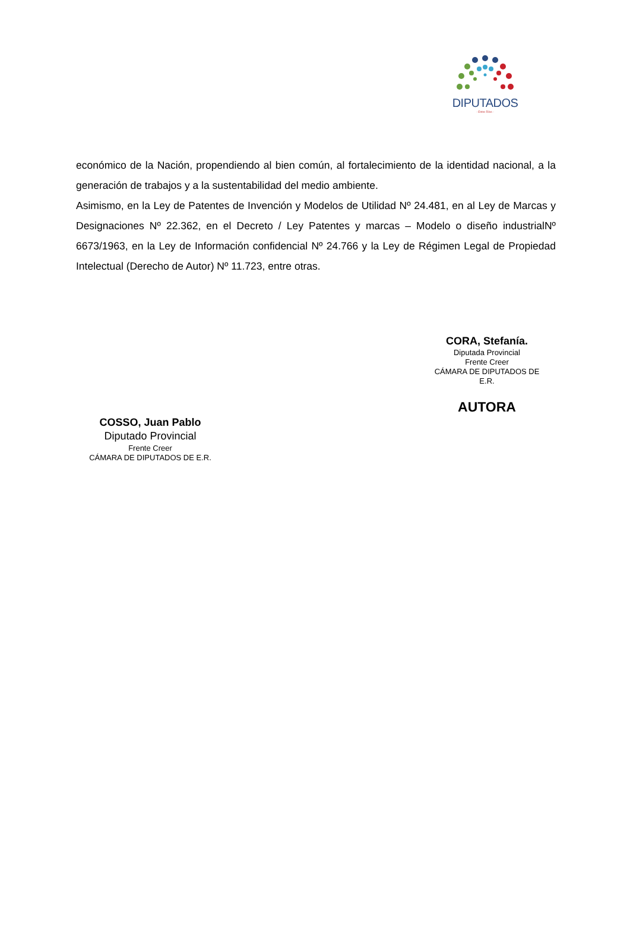DIPUTADOS
- Entre Ríos -
económico de la Nación, propendiendo al bien común, al fortalecimiento de la identidad nacional, a la generación de trabajos y a la sustentabilidad del medio ambiente.
Asimismo, en la Ley de Patentes de Invención y Modelos de Utilidad Nº 24.481, en al Ley de Marcas y Designaciones Nº 22.362, en el Decreto / Ley Patentes y marcas – Modelo o diseño industrialNº 6673/1963, en la Ley de Información confidencial Nº 24.766 y la Ley de Régimen Legal de Propiedad Intelectual (Derecho de Autor) Nº 11.723, entre otras.
CORA, Stefanía.
Diputada Provincial
Frente Creer
CÁMARA DE DIPUTADOS DE
E.R.
AUTORA
COSSO, Juan Pablo
Diputado Provincial
Frente Creer
CÁMARA DE DIPUTADOS DE E.R.